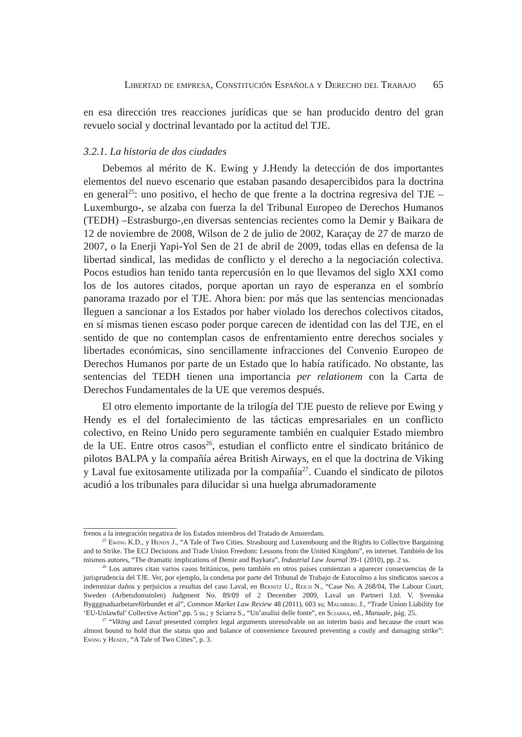Libertad de empresa, Constitución Española y Derecho del Trabajo 65
en esa dirección tres reacciones jurídicas que se han producido dentro del gran revuelo social y doctrinal levantado por la actitud del TJE.
3.2.1. La historia de dos ciudades
Debemos al mérito de K. Ewing y J.Hendy la detección de dos importantes elementos del nuevo escenario que estaban pasando desapercibidos para la doctrina en general<sup>25</sup>: uno positivo, el hecho de que frente a la doctrina regresiva del TJE –Luxemburgo-, se alzaba con fuerza la del Tribunal Europeo de Derechos Humanos (TEDH) –Estrasburgo-,en diversas sentencias recientes como la Demir y Baikara de 12 de noviembre de 2008, Wilson de 2 de julio de 2002, Karaçay de 27 de marzo de 2007, o la Enerji Yapi-Yol Sen de 21 de abril de 2009, todas ellas en defensa de la libertad sindical, las medidas de conflicto y el derecho a la negociación colectiva. Pocos estudios han tenido tanta repercusión en lo que llevamos del siglo XXI como los de los autores citados, porque aportan un rayo de esperanza en el sombrío panorama trazado por el TJE. Ahora bien: por más que las sentencias mencionadas lleguen a sancionar a los Estados por haber violado los derechos colectivos citados, en sí mismas tienen escaso poder porque carecen de identidad con las del TJE, en el sentido de que no contemplan casos de enfrentamiento entre derechos sociales y libertades económicas, sino sencillamente infracciones del Convenio Europeo de Derechos Humanos por parte de un Estado que lo había ratificado. No obstante, las sentencias del TEDH tienen una importancia per relationem con la Carta de Derechos Fundamentales de la UE que veremos después.
El otro elemento importante de la trilogía del TJE puesto de relieve por Ewing y Hendy es el del fortalecimiento de las tácticas empresariales en un conflicto colectivo, en Reino Unido pero seguramente también en cualquier Estado miembro de la UE. Entre otros casos<sup>26</sup>, estudian el conflicto entre el sindicato británico de pilotos BALPA y la compañía aérea British Airways, en el que la doctrina de Viking y Laval fue exitosamente utilizada por la compañía<sup>27</sup>. Cuando el sindicato de pilotos acudió a los tribunales para dilucidar si una huelga abrumadoramente
frenos a la integración negativa de los Estados miembros del Tratado de Amsterdam.
<sup>25</sup> Ewing K.D., y Hendy J., “A Tale of Two Cities. Strasbourg and Luxembourg and the Rights to Collective Bargaining and to Strike. The ECJ Decisions and Trade Union Freedom: Lessons from the United Kingdom”, en internet. También de los mismos autores, “The dramatic implications of Demir and Baykara”, Industrial Law Journal 39-1 (2010), pp. 2 ss.
<sup>26</sup> Los autores citan varios casos británicos, pero también en otros países comienzan a aparecer consecuencias de la jurisprudencia del TJE. Ver, por ejemplo, la condena por parte del Tribunal de Trabajo de Estocolmo a los sindicatos suecos a indemnizar daños y perjuicios a resultas del caso Laval, en Bernitz U., Reich N., “Case No. A 268/04, The Labour Court, Sweden (Arbetsdomstolen) Judgment No. 89/09 of 2 December 2009, Laval un Partneri Ltd. V. Svenska Bygggnadsarbetareförbundet et al”, Common Market Law Review 48 (2011), 603 ss; Malmberg J., “Trade Union Liability for ‘EU-Unlawful’ Collective Action”,pp. 5 ss.; y Sciarra S., “Un’analisi delle fonte”, en Sciarra, ed., Manuale, pág. 25.
<sup>27</sup> “Viking and Laval presented complex legal arguments unresolvable on an interim basis and because the court was almost bound to hold that the status quo and balance of convenience favoured preventing a costly and damaging strike”: Ewing y Hendy, “A Tale of Two Cities”, p. 3.